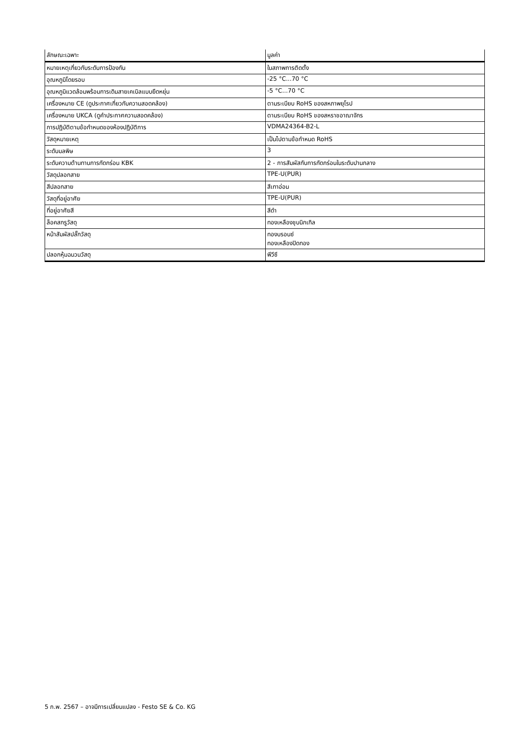| ลักษณะเฉพาะ | มูลค่า |
| --- | --- |
| หมายเหตุเกี่ยวกับระดับการป้องกัน | ในสภาพการติดตั้ง |
| อุณหภูมิโดยรอบ | -25 °C...70 °C |
| อุณหภูมิแวดล้อมพร้อมการเดินสายเคเบิลแบบยืดหยุ่น | -5 °C...70 °C |
| เครื่องหมาย CE (ดูประกาศเกี่ยวกับความสอดคล้อง) | ตามระเบียบ RoHS ของสหภาพยุโรป |
| เครื่องหมาย UKCA (ดูคำประกาศความสอดคล้อง) | ตามระเบียบ RoHS ของสหราชอาณาจักร |
| การปฏิบัติตามข้อกำหนดของห้องปฏิบัติการ | VDMA24364-B2-L |
| วัสดุหมายเหตุ | เป็นไปตามข้อกำหนด RoHS |
| ระดับมลพิษ | 3 |
| ระดับความต้านทานการกัดกร่อน KBK | 2 - การสัมผัสกับการกัดกร่อนในระดับปานกลาง |
| วัสดุปลอกสาย | TPE-U(PUR) |
| สีปลอกสาย | สีเทาอ่อน |
| วัสดุที่อยู่อาศัย | TPE-U(PUR) |
| ที่อยู่อาศัยสี | สีดำ |
| ล็อคสกรูวัสดุ | ทองเหลืองชุบนิกเกิล |
| หน้าสัมผัสปลั๊กวัสดุ | ทองบรอนซ์ ทองเหลืองปิดทอง |
| ปลอกหุ้มฉนวนวัสดุ | พีวีซี |
5 ก.พ. 2567 – อาจมีการเปลี่ยนแปลง - Festo SE & Co. KG